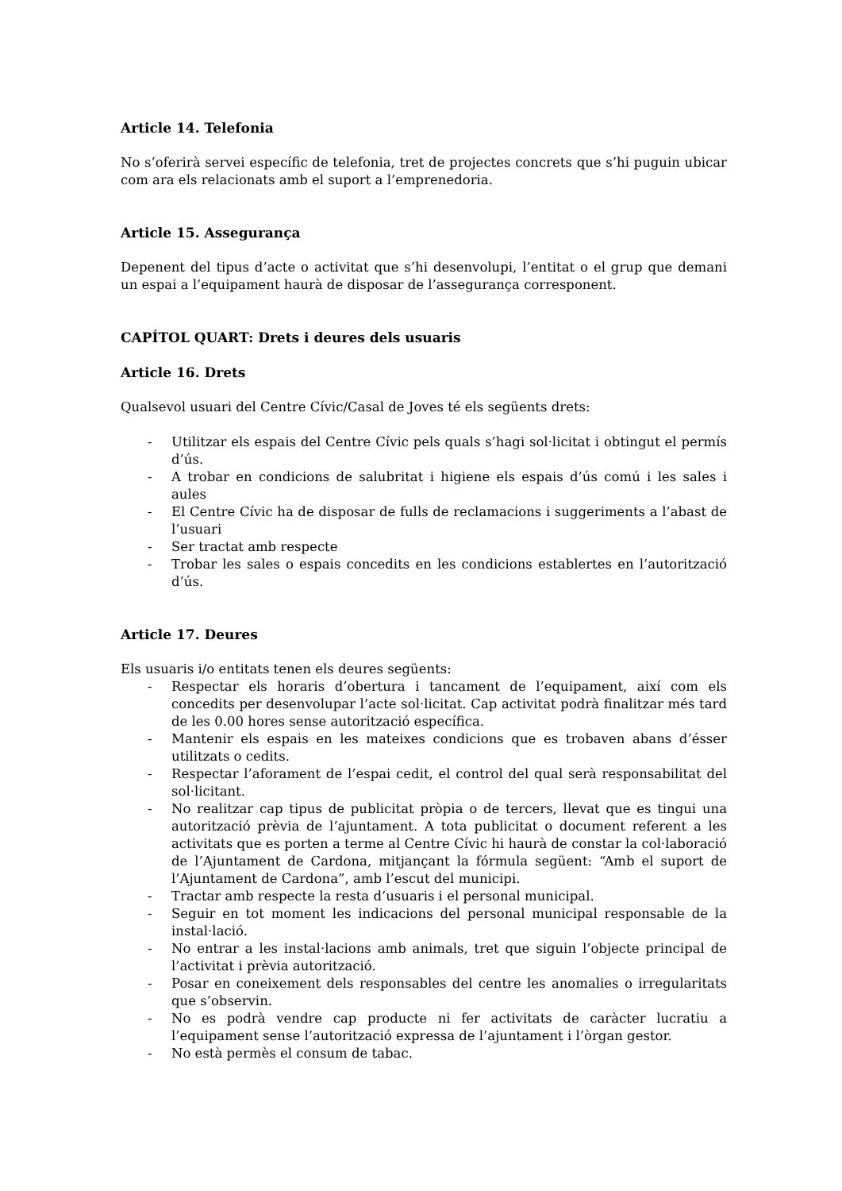Article 14. Telefonia
No s’oferirà servei específic de telefonia, tret de projectes concrets que s’hi puguin ubicar com ara els relacionats amb el suport a l’emprenedoria.
Article 15. Assegurança
Depenent del tipus d’acte o activitat que s’hi desenvolupi, l’entitat o el grup que demani un espai a l’equipament haurà de disposar de l’assegurança corresponent.
CAPÍTOL QUART: Drets i deures dels usuaris
Article 16. Drets
Qualsevol usuari del Centre Cívic/Casal de Joves té els següents drets:
- Utilitzar els espais del Centre Cívic pels quals s’hagi sol·licitat i obtingut el permís d’ús.
- A trobar en condicions de salubritat i higiene els espais d’ús comú i les sales i aules
- El Centre Cívic ha de disposar de fulls de reclamacions i suggeriments a l’abast de l’usuari
- Ser tractat amb respecte
- Trobar les sales o espais concedits en les condicions establertes en l’autorització d’ús.
Article 17. Deures
Els usuaris i/o entitats tenen els deures següents:
- Respectar els horaris d’obertura i tancament de l’equipament, així com els concedits per desenvolupar l’acte sol·licitat. Cap activitat podrà finalitzar més tard de les 0.00 hores sense autorització específica.
- Mantenir els espais en les mateixes condicions que es trobaven abans d’ésser utilitzats o cedits.
- Respectar l’aforament de l’espai cedit, el control del qual serà responsabilitat del sol·licitant.
- No realitzar cap tipus de publicitat pròpia o de tercers, llevat que es tingui una autorització prèvia de l’ajuntament. A tota publicitat o document referent a les activitats que es porten a terme al Centre Cívic hi haurà de constar la col·laboració de l’Ajuntament de Cardona, mitjançant la fórmula següent: “Amb el suport de l’Ajuntament de Cardona”, amb l’escut del municipi.
- Tractar amb respecte la resta d’usuaris i el personal municipal.
- Seguir en tot moment les indicacions del personal municipal responsable de la instal·lació.
- No entrar a les instal·lacions amb animals, tret que siguin l’objecte principal de l’activitat i prèvia autorització.
- Posar en coneixement dels responsables del centre les anomalies o irregularitats que s’observin.
- No es podrà vendre cap producte ni fer activitats de caràcter lucratiu a l’equipament sense l’autorització expressa de l’ajuntament i l’òrgan gestor.
- No està permès el consum de tabac.